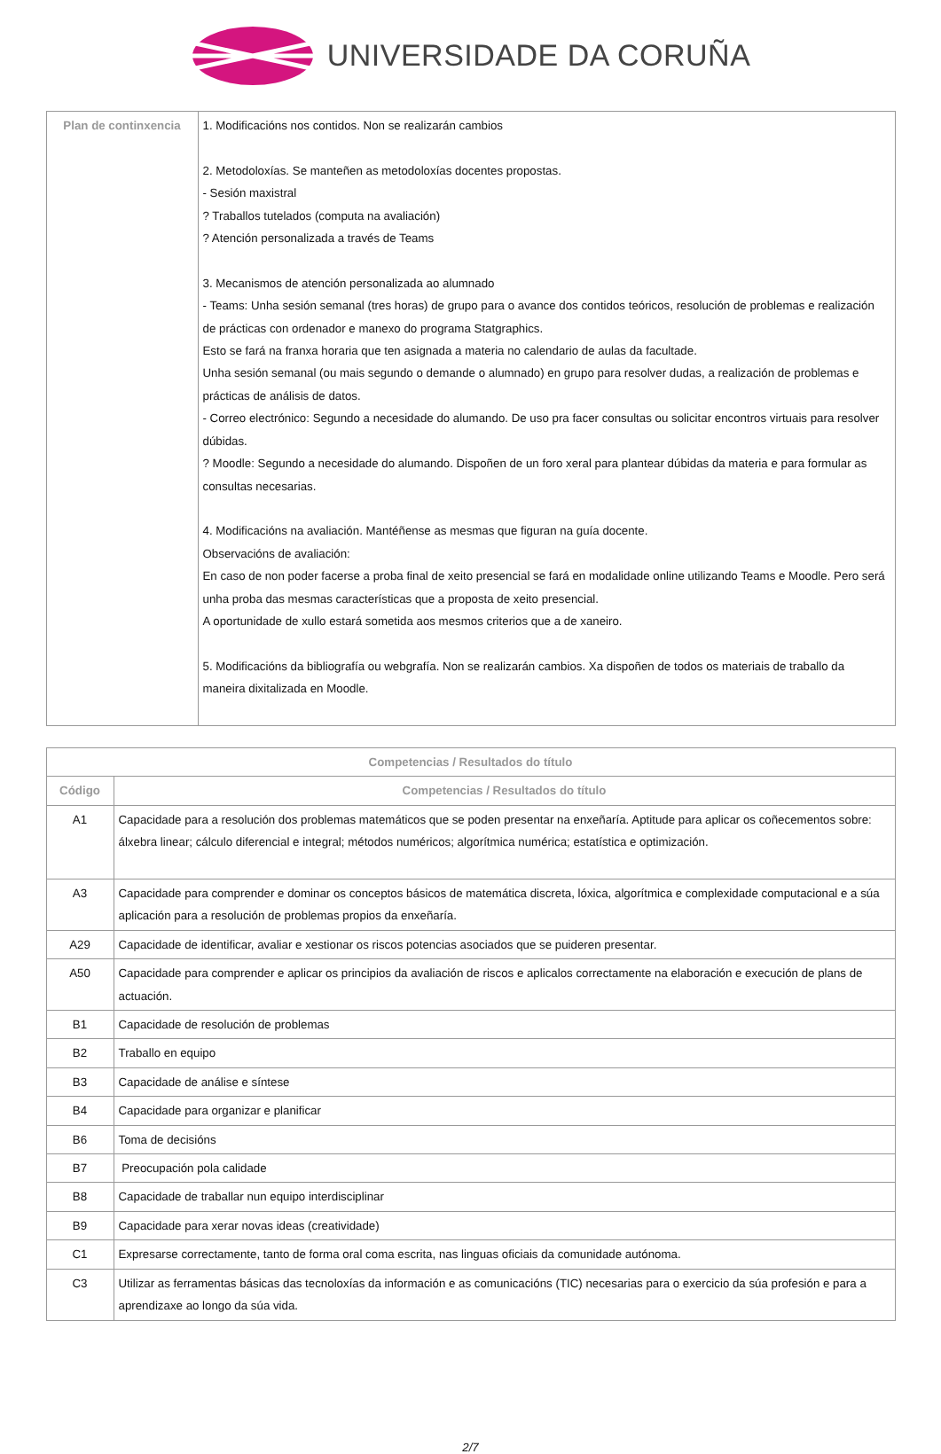UNIVERSIDADE DA CORUÑA
| Plan de continxencia | 1. Modificacións nos contidos. Non se realizarán cambios 2. Metodoloxías. Se manteñen as metodoloxías docentes propostas. - Sesión maxistral ? Traballos tutelados (computa na avaliación) ? Atención personalizada a través de Teams 3. Mecanismos de atención personalizada ao alumnado - Teams: Unha sesión semanal (tres horas) de grupo para o avance dos contidos teóricos, resolución de problemas e realización de prácticas con ordenador e manexo do programa Statgraphics. Esto se fará na franxa horaria que ten asignada a materia no calendario de aulas da facultade. Unha sesión semanal (ou mais segundo o demande o alumnado) en grupo para resolver dudas, a realización de problemas e prácticas de análisis de datos. - Correo electrónico: Segundo a necesidade do alumando. De uso pra facer consultas ou solicitar encontros virtuais para resolver dúbidas. ? Moodle: Segundo a necesidade do alumando. Dispoñen de un foro xeral para plantear dúbidas da materia e para formular as consultas necesarias. 4. Modificacións na avaliación. Mantéñense as mesmas que figuran na guía docente. Observacións de avaliación: En caso de non poder facerse a proba final de xeito presencial se fará en modalidade online utilizando Teams e Moodle. Pero será unha proba das mesmas características que a proposta de xeito presencial. A oportunidade de xullo estará sometida aos mesmos criterios que a de xaneiro. 5. Modificacións da bibliografía ou webgrafía. Non se realizarán cambios. Xa dispoñen de todos os materiais de traballo da maneira dixitalizada en Moodle. |
| Competencias / Resultados do título | |
| --- | --- |
| Código | Competencias / Resultados do título |
| A1 | Capacidade para a resolución dos problemas matemáticos que se poden presentar na enxeñaría. Aptitude para aplicar os coñecementos sobre: álxebra linear; cálculo diferencial e integral; métodos numéricos; algorítmica numérica; estatística e optimización. |
| A3 | Capacidade para comprender e dominar os conceptos básicos de matemática discreta, lóxica, algorítmica e complexidade computacional e a súa aplicación para a resolución de problemas propios da enxeñaría. |
| A29 | Capacidade de identificar, avaliar e xestionar os riscos potencias asociados que se puideren presentar. |
| A50 | Capacidade para comprender e aplicar os principios da avaliación de riscos e aplicalos correctamente na elaboración e execución de plans de actuación. |
| B1 | Capacidade de resolución de problemas |
| B2 | Traballo en equipo |
| B3 | Capacidade de análise e síntese |
| B4 | Capacidade para organizar e planificar |
| B6 | Toma de decisións |
| B7 | Preocupación pola calidade |
| B8 | Capacidade de traballar nun equipo interdisciplinar |
| B9 | Capacidade para xerar novas ideas (creatividade) |
| C1 | Expresarse correctamente, tanto de forma oral coma escrita, nas linguas oficiais da comunidade autónoma. |
| C3 | Utilizar as ferramentas básicas das tecnoloxías da información e as comunicacións (TIC) necesarias para o exercicio da súa profesión e para a aprendizaxe ao longo da súa vida. |
2/7